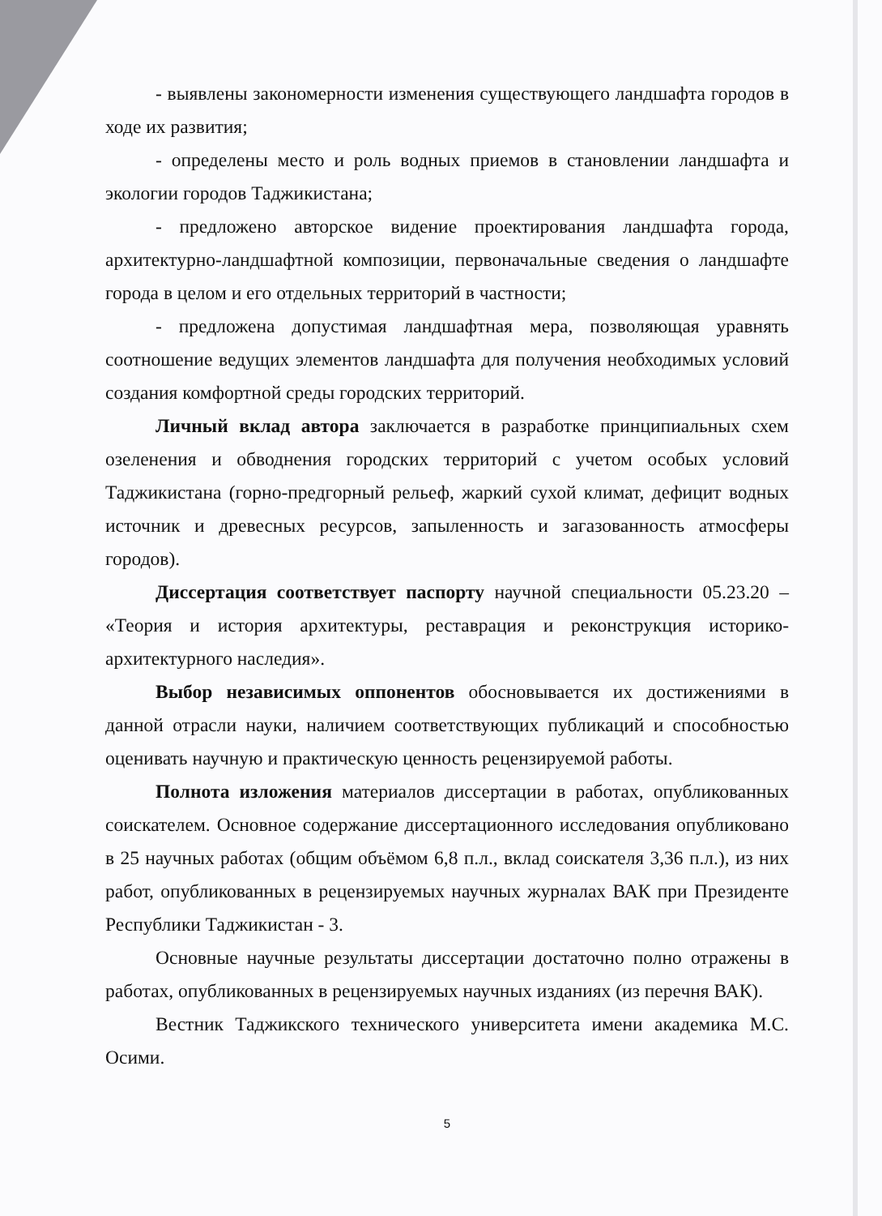- выявлены закономерности изменения существующего ландшафта городов в ходе их развития;
- определены место и роль водных приемов в становлении ландшафта и экологии городов Таджикистана;
- предложено авторское видение проектирования ландшафта города, архитектурно-ландшафтной композиции, первоначальные сведения о ландшафте города в целом и его отдельных территорий в частности;
- предложена допустимая ландшафтная мера, позволяющая уравнять соотношение ведущих элементов ландшафта для получения необходимых условий создания комфортной среды городских территорий.
Личный вклад автора заключается в разработке принципиальных схем озеленения и обводнения городских территорий с учетом особых условий Таджикистана (горно-предгорный рельеф, жаркий сухой климат, дефицит водных источник и древесных ресурсов, запыленность и загазованность атмосферы городов).
Диссертация соответствует паспорту научной специальности 05.23.20 – «Теория и история архитектуры, реставрация и реконструкция историко-архитектурного наследия».
Выбор независимых оппонентов обосновывается их достижениями в данной отрасли науки, наличием соответствующих публикаций и способностью оценивать научную и практическую ценность рецензируемой работы.
Полнота изложения материалов диссертации в работах, опубликованных соискателем. Основное содержание диссертационного исследования опубликовано в 25 научных работах (общим объёмом 6,8 п.л., вклад соискателя 3,36 п.л.), из них работ, опубликованных в рецензируемых научных журналах ВАК при Президенте Республики Таджикистан - 3.
Основные научные результаты диссертации достаточно полно отражены в работах, опубликованных в рецензируемых научных изданиях (из перечня ВАК).
Вестник Таджикского технического университета имени академика М.С. Осими.
5